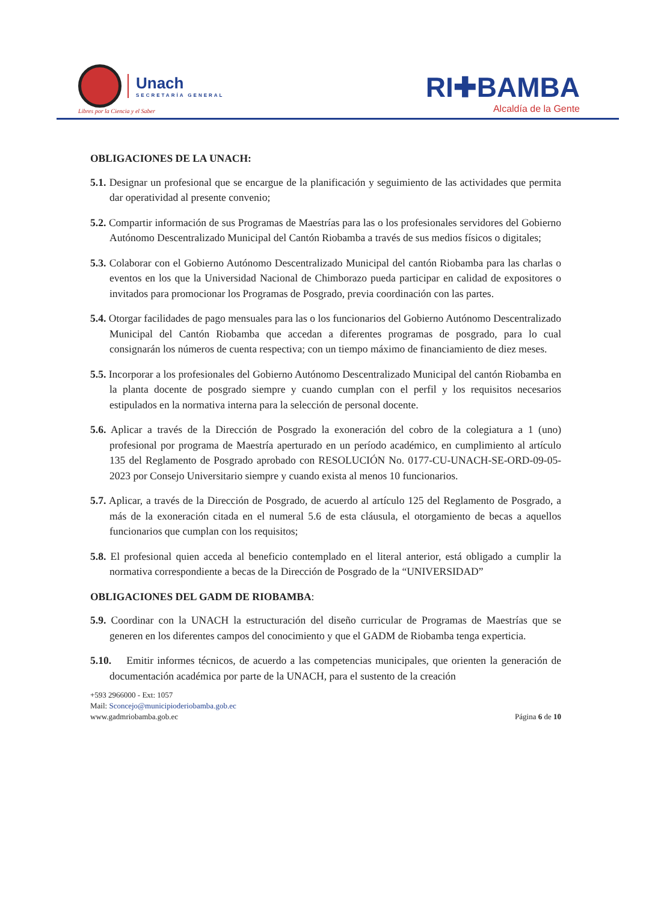Unach
SECRETARÍA GENERAL
Libres por la Ciencia y el Saber
RI✚BAMBA
Alcaldía de la Gente
OBLIGACIONES DE LA UNACH:
5.1. Designar un profesional que se encargue de la planificación y seguimiento de las actividades que permita dar operatividad al presente convenio;
5.2. Compartir información de sus Programas de Maestrías para las o los profesionales servidores del Gobierno Autónomo Descentralizado Municipal del Cantón Riobamba a través de sus medios físicos o digitales;
5.3. Colaborar con el Gobierno Autónomo Descentralizado Municipal del cantón Riobamba para las charlas o eventos en los que la Universidad Nacional de Chimborazo pueda participar en calidad de expositores o invitados para promocionar los Programas de Posgrado, previa coordinación con las partes.
5.4. Otorgar facilidades de pago mensuales para las o los funcionarios del Gobierno Autónomo Descentralizado Municipal del Cantón Riobamba que accedan a diferentes programas de posgrado, para lo cual consignarán los números de cuenta respectiva; con un tiempo máximo de financiamiento de diez meses.
5.5. Incorporar a los profesionales del Gobierno Autónomo Descentralizado Municipal del cantón Riobamba en la planta docente de posgrado siempre y cuando cumplan con el perfil y los requisitos necesarios estipulados en la normativa interna para la selección de personal docente.
5.6. Aplicar a través de la Dirección de Posgrado la exoneración del cobro de la colegiatura a 1 (uno) profesional por programa de Maestría aperturado en un período académico, en cumplimiento al artículo 135 del Reglamento de Posgrado aprobado con RESOLUCIÓN No. 0177-CU-UNACH-SE-ORD-09-05-2023 por Consejo Universitario siempre y cuando exista al menos 10 funcionarios.
5.7. Aplicar, a través de la Dirección de Posgrado, de acuerdo al artículo 125 del Reglamento de Posgrado, a más de la exoneración citada en el numeral 5.6 de esta cláusula, el otorgamiento de becas a aquellos funcionarios que cumplan con los requisitos;
5.8. El profesional quien acceda al beneficio contemplado en el literal anterior, está obligado a cumplir la normativa correspondiente a becas de la Dirección de Posgrado de la “UNIVERSIDAD”
OBLIGACIONES DEL GADM DE RIOBAMBA:
5.9. Coordinar con la UNACH la estructuración del diseño curricular de Programas de Maestrías que se generen en los diferentes campos del conocimiento y que el GADM de Riobamba tenga experticia.
5.10. Emitir informes técnicos, de acuerdo a las competencias municipales, que orienten la generación de documentación académica por parte de la UNACH, para el sustento de la creación
+593 2966000 - Ext: 1057
Mail: Sconcejo@municipioderiobamba.gob.ec
www.gadmriobamba.gob.ec
Página 6 de 10